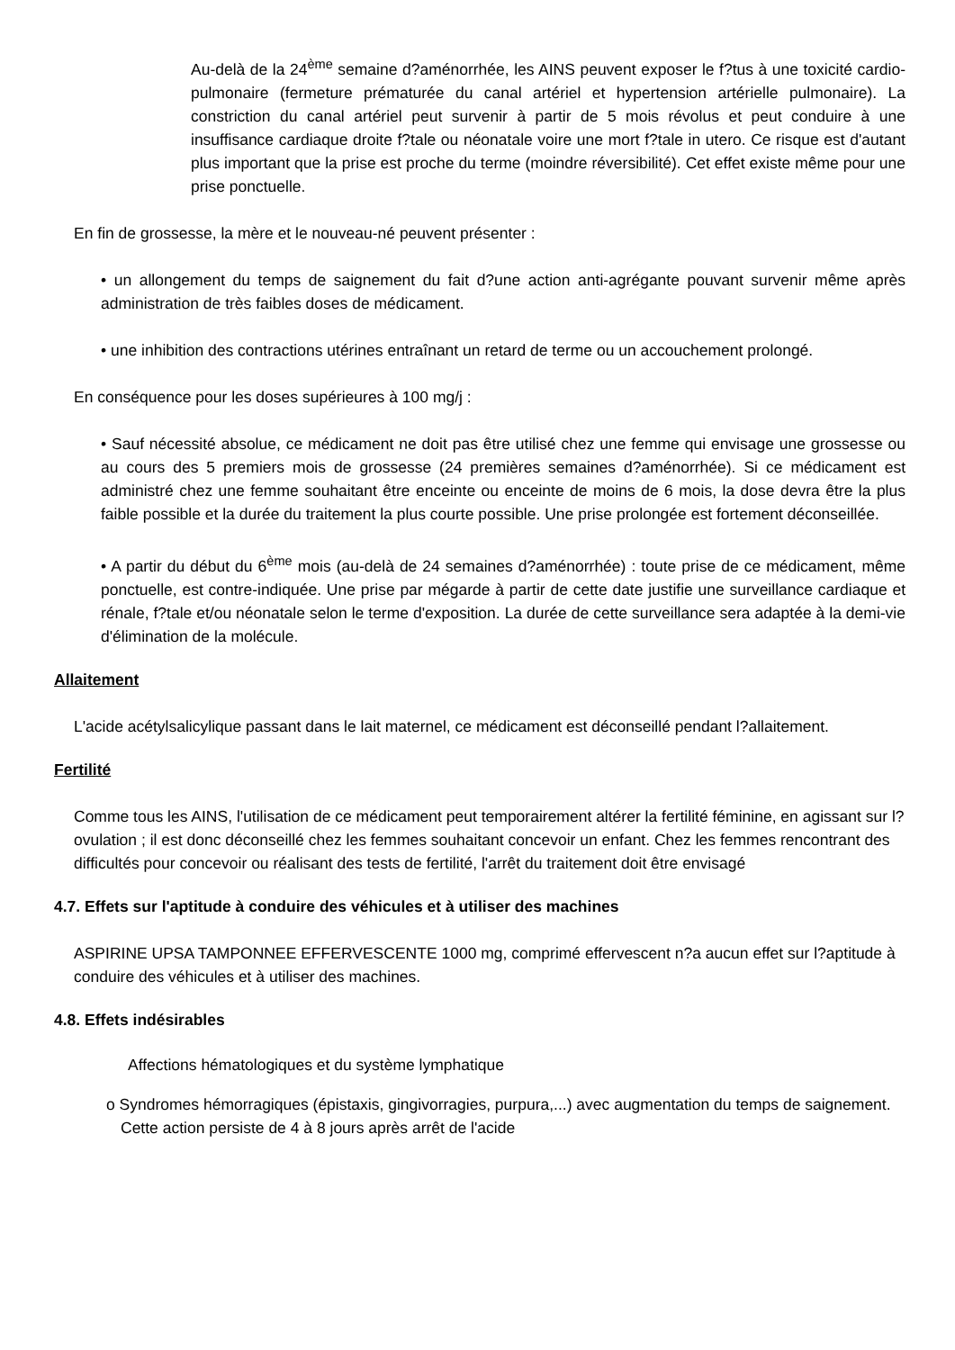Au-delà de la 24<sup>ème</sup> semaine d?aménorrhée, les AINS peuvent exposer le f?tus à une toxicité cardio-pulmonaire (fermeture prématurée du canal artériel et hypertension artérielle pulmonaire). La constriction du canal artériel peut survenir à partir de 5 mois révolus et peut conduire à une insuffisance cardiaque droite f?tale ou néonatale voire une mort f?tale in utero. Ce risque est d'autant plus important que la prise est proche du terme (moindre réversibilité). Cet effet existe même pour une prise ponctuelle.
En fin de grossesse, la mère et le nouveau-né peuvent présenter :
• un allongement du temps de saignement du fait d?une action anti-agrégante pouvant survenir même après administration de très faibles doses de médicament.
• une inhibition des contractions utérines entraînant un retard de terme ou un accouchement prolongé.
En conséquence pour les doses supérieures à 100 mg/j :
• Sauf nécessité absolue, ce médicament ne doit pas être utilisé chez une femme qui envisage une grossesse ou au cours des 5 premiers mois de grossesse (24 premières semaines d?aménorrhée). Si ce médicament est administré chez une femme souhaitant être enceinte ou enceinte de moins de 6 mois, la dose devra être la plus faible possible et la durée du traitement la plus courte possible. Une prise prolongée est fortement déconseillée.
• A partir du début du 6<sup>ème</sup> mois (au-delà de 24 semaines d?aménorrhée) : toute prise de ce médicament, même ponctuelle, est contre-indiquée. Une prise par mégarde à partir de cette date justifie une surveillance cardiaque et rénale, f?tale et/ou néonatale selon le terme d'exposition. La durée de cette surveillance sera adaptée à la demi-vie d'élimination de la molécule.
Allaitement
L'acide acétylsalicylique passant dans le lait maternel, ce médicament est déconseillé pendant l?allaitement.
Fertilité
Comme tous les AINS, l'utilisation de ce médicament peut temporairement altérer la fertilité féminine, en agissant sur l?ovulation ; il est donc déconseillé chez les femmes souhaitant concevoir un enfant. Chez les femmes rencontrant des difficultés pour concevoir ou réalisant des tests de fertilité, l'arrêt du traitement doit être envisagé
4.7. Effets sur l'aptitude à conduire des véhicules et à utiliser des machines
ASPIRINE UPSA TAMPONNEE EFFERVESCENTE 1000 mg, comprimé effervescent n?a aucun effet sur l?aptitude à conduire des véhicules et à utiliser des machines.
4.8. Effets indésirables
Affections hématologiques et du système lymphatique
o Syndromes hémorragiques (épistaxis, gingivorragies, purpura,...) avec augmentation du temps de saignement. Cette action persiste de 4 à 8 jours après arrêt de l'acide